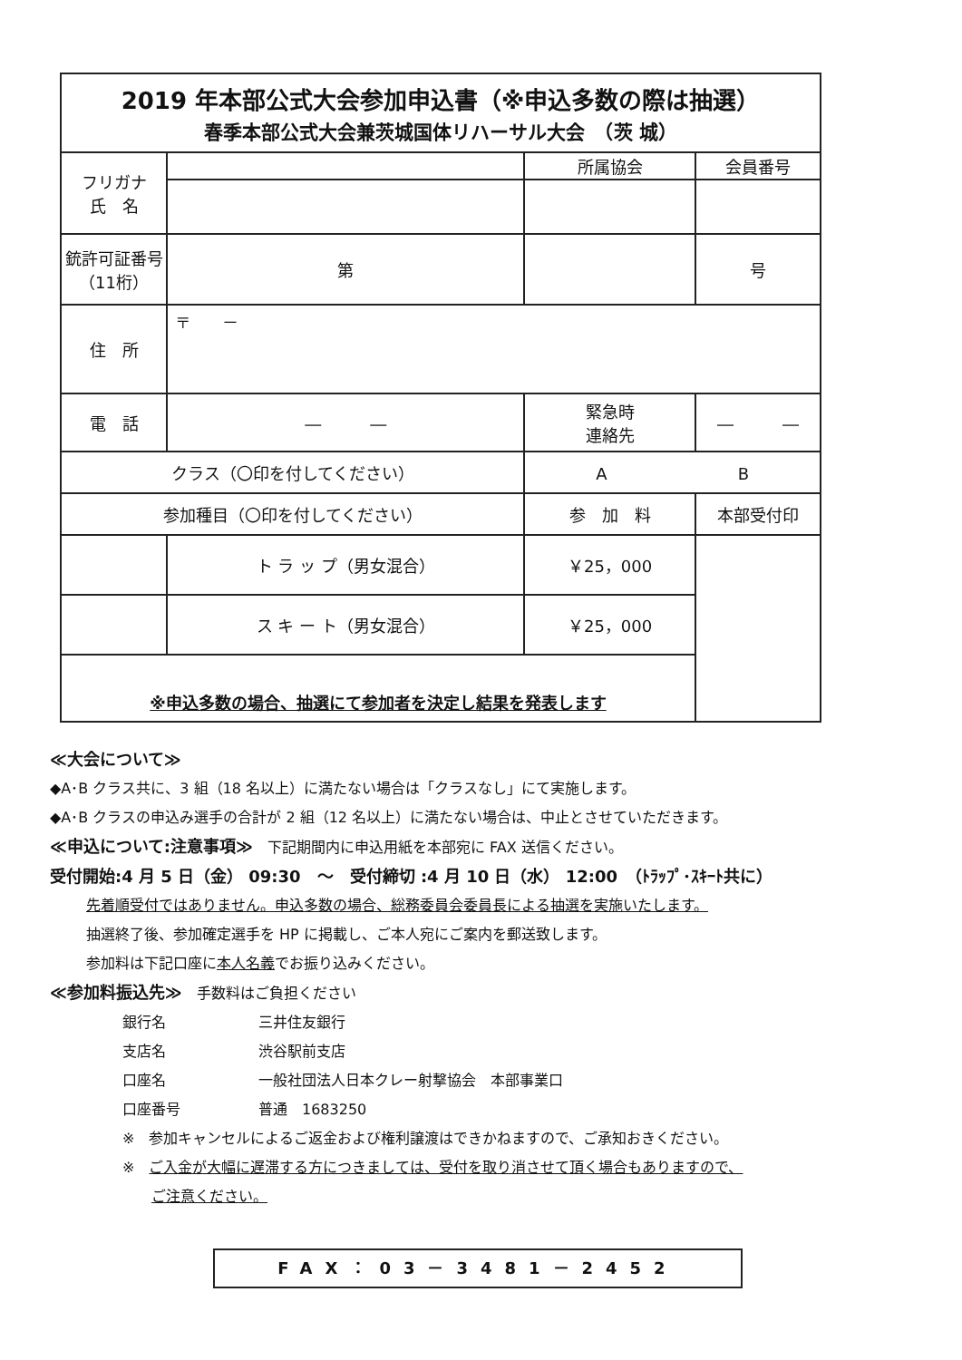| 2019 年本部公式大会参加申込書（※申込多数の際は抽選） 春季本部公式大会兼茨城国体リハーサル大会 （茨 城） | | | | | | | |
| フリガナ 氏 名 | | | | 所属協会 | | 会員番号 | |
| 銃許可証番号 （11桁） | | 第 | | | | | 号 |
| 住 所 | 〒 － | | | | | | |
| 電 話 | ― ― | | | 緊急時 連絡先 | ― ― | | |
| クラス（〇印を付してください） | | | | A B | | | |
| 参加種目（〇印を付してください） | | | | 参 加 料 | | 本部受付印 | |
| | | ト ラ ッ プ（男女混合） | | ￥25，000 | | | |
| | | ス キ ー ト（男女混合） | | ￥25，000 | | | |
| ※申込多数の場合、抽選にて参加者を決定し結果を発表します | | | | | | | |
≪大会について≫
◆A･B クラス共に、3 組（18 名以上）に満たない場合は「クラスなし」にて実施します。
◆A･B クラスの申込み選手の合計が 2 組（12 名以上）に満たない場合は、中止とさせていただきます。
≪申込について:注意事項≫　下記期間内に申込用紙を本部宛に FAX 送信ください。
受付開始:4 月 5 日（金） 09:30　～　受付締切 :4 月 10 日（水） 12:00　（ﾄﾗｯﾌﾟ･ｽｷｰﾄ共に）
先着順受付ではありません。申込多数の場合、総務委員会委員長による抽選を実施いたします。
抽選終了後、参加確定選手を HP に掲載し、ご本人宛にご案内を郵送致します。
参加料は下記口座に本人名義でお振り込みください。
≪参加料振込先≫　手数料はご負担ください
銀行名 三井住友銀行
支店名 渋谷駅前支店
口座名 一般社団法人日本クレー射撃協会　本部事業口
口座番号 普通　1683250
※　参加キャンセルによるご返金および権利譲渡はできかねますので、ご承知おきください。
※　ご入金が大幅に遅滞する方につきましては、受付を取り消させて頂く場合もありますので、
ご注意ください。
FAX：03－3481－2452